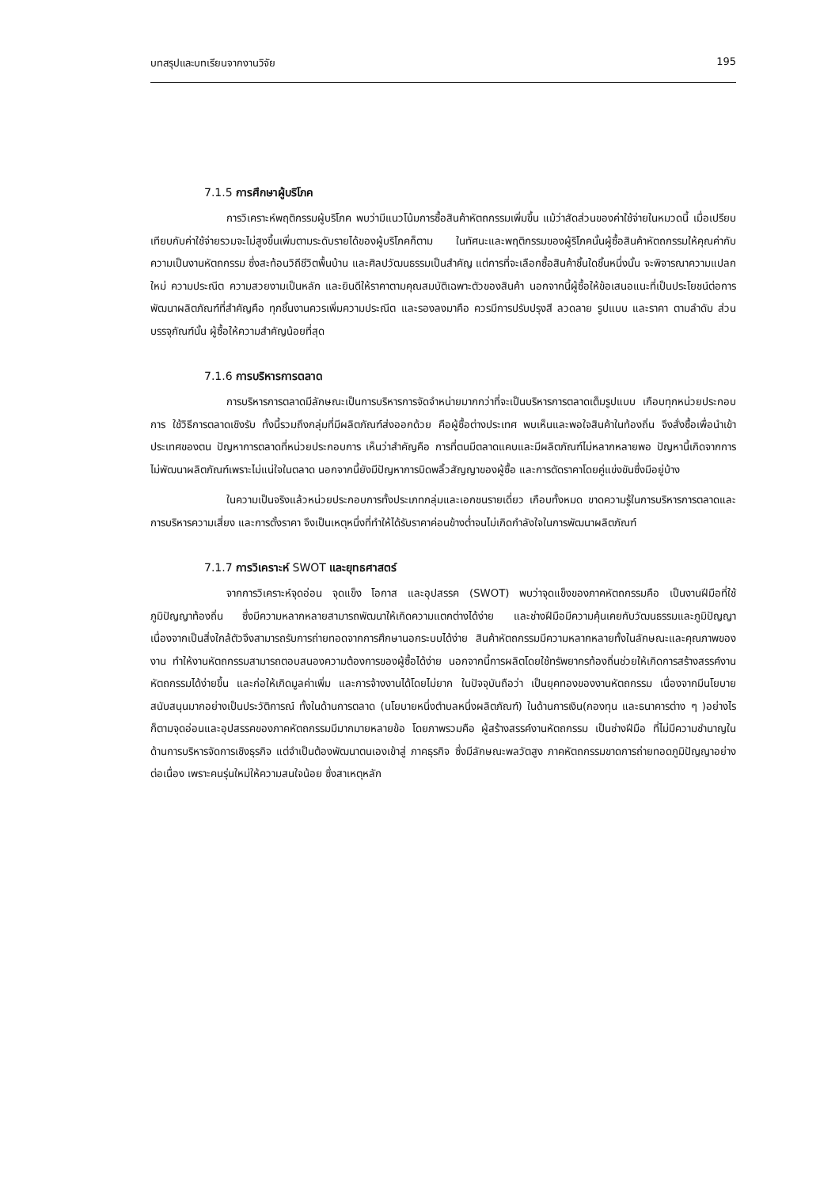บทสรุปและบทเรียนจากงานวิจัย 195
7.1.5 การศึกษาผู้บริโภค
การวิเคราะห์พฤติกรรมผู้บริโภค พบว่ามีแนวโน้มการซื้อสินค้าหัตถกรรมเพิ่มขึ้น แม้ว่าสัดส่วนของค่าใช้จ่ายในหมวดนี้ เมื่อเปรียบเทียบกับค่าใช้จ่ายรวมจะไม่สูงขึ้นเพิ่มตามระดับรายได้ของผู้บริโภคก็ตาม ในทัศนะและพฤติกรรมของผู้ริโภคนั้นผู้ซื้อสินค้าหัตถกรรมให้คุณค่ากับความเป็นงานหัตถกรรม ซึ่งสะท้อนวิถีชีวิตพื้นบ้าน และศิลปวัฒนธรรมเป็นสำคัญ แต่การที่จะเลือกซื้อสินค้าชิ้นใดชิ้นหนึ่งนั้น จะพิจารณาความแปลกใหม่ ความประณีต ความสวยงามเป็นหลัก และยินดีให้ราคาตามคุณสมบัติเฉพาะตัวของสินค้า นอกจากนี้ผู้ซื้อให้ข้อเสนอแนะที่เป็นประโยชน์ต่อการพัฒนาผลิตภัณฑ์ที่สำคัญคือ ทุกชิ้นงานควรเพิ่มความประณีต และรองลงมาคือ ควรมีการปรับปรุงสี ลวดลาย รูปแบบ และราคา ตามลำดับ ส่วนบรรจุภัณฑ์นั้น ผู้ซื้อให้ความสำคัญน้อยที่สุด
7.1.6 การบริหารการตลาด
การบริหารการตลาดมีลักษณะเป็นการบริหารการจัดจำหน่ายมากกว่าที่จะเป็นบริหารการตลาดเต็มรูปแบบ เกือบทุกหน่วยประกอบการ ใช้วิธีการตลาดเชิงรับ ทั้งนี้รวมถึงกลุ่มที่มีผลิตภัณฑ์ส่งออกด้วย คือผู้ซื้อต่างประเทศ พบเห็นและพอใจสินค้าในท้องถิ่น จึงสั่งซื้อเพื่อนำเข้าประเทศของตน ปัญหาการตลาดที่หน่วยประกอบการ เห็นว่าสำคัญคือ การที่ตนมีตลาดแคบและมีผลิตภัณฑ์ไม่หลากหลายพอ ปัญหานี้เกิดจากการไม่พัฒนาผลิตภัณฑ์เพราะไม่แน่ใจในตลาด นอกจากนี้ยังมีปัญหาการบิดพลิ้วสัญญาของผู้ซื้อ และการตัดราคาโดยคู่แข่งขันซึ่งมีอยู่บ้าง
ในความเป็นจริงแล้วหน่วยประกอบการทั้งประเภทกลุ่มและเอกชนรายเดี่ยว เกือบทั้งหมด ขาดความรู้ในการบริหารการตลาดและการบริหารความเสี่ยง และการตั้งราคา จึงเป็นเหตุหนึ่งที่ทำให้ได้รับราคาค่อนข้างต่ำจนไม่เกิดกำลังใจในการพัฒนาผลิตภัณฑ์
7.1.7 การวิเคราะห์ SWOT และยุทธศาสตร์
จากการวิเคราะห์จุดอ่อน จุดแข็ง โอกาส และอุปสรรค (SWOT) พบว่าจุดแข็งของภาคหัตถกรรมคือ เป็นงานฝีมือที่ใช้ภูมิปัญญาท้องถิ่น ซึ่งมีความหลากหลายสามารถพัฒนาให้เกิดความแตกต่างได้ง่าย และช่างฝีมือมีความคุ้นเคยกับวัฒนธรรมและภูมิปัญญา เนื่องจากเป็นสิ่งใกล้ตัวจึงสามารถรับการถ่ายทอดจากการศึกษานอกระบบได้ง่าย สินค้าหัตถกรรมมีความหลากหลายทั้งในลักษณะและคุณภาพของงาน ทำให้งานหัตถกรรมสามารถตอบสนองความต้องการของผู้ซื้อได้ง่าย นอกจากนี้การผลิตโดยใช้ทรัพยากรท้องถิ่นช่วยให้เกิดการสร้างสรรค์งานหัตถกรรมได้ง่ายขึ้น และก่อให้เกิดมูลค่าเพิ่ม และการจ้างงานได้โดยไม่ยาก ในปัจจุบันถือว่า เป็นยุคทองของงานหัตถกรรม เนื่องจากมีนโยบายสนับสนุนมากอย่างเป็นประวัติการณ์ ทั้งในด้านการตลาด (นโยบายหนึ่งตำบลหนึ่งผลิตภัณฑ์) ในด้านการเงิน(กองทุน และธนาคารต่าง ๆ )อย่างไรก็ตามจุดอ่อนและอุปสรรคของภาคหัตถกรรมมีมากมายหลายข้อ โดยภาพรวมคือ ผู้สร้างสรรค์งานหัตถกรรม เป็นช่างฝีมือ ที่ไม่มีความชำนาญในด้านการบริหารจัดการเชิงธุรกิจ แต่จำเป็นต้องพัฒนาตนเองเข้าสู่ ภาคธุรกิจ ซึ่งมีลักษณะพลวัตสูง ภาคหัตถกรรมขาดการถ่ายทอดภูมิปัญญาอย่างต่อเนื่อง เพราะคนรุ่นใหม่ให้ความสนใจน้อย ซึ่งสาเหตุหลัก